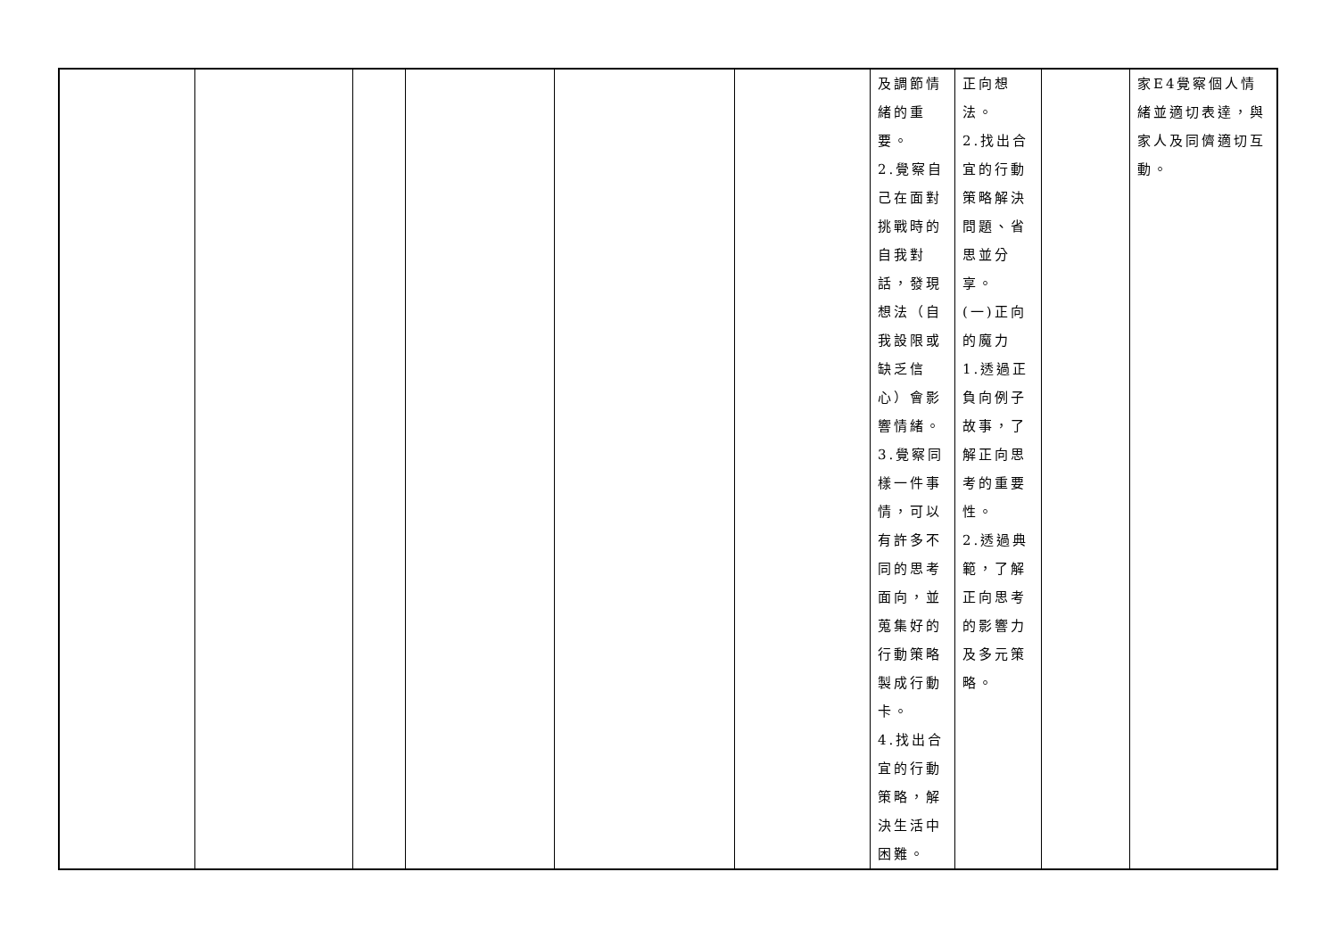| | | | | | | 及調節情緒的重要。 2.覺察自己在面對挑戰時的自我對話，發現想法（自我設限或缺乏信心）會影響情緒。 3.覺察同樣一件事情，可以有許多不同的思考面向，並蒐集好的行動策略製成行動卡。 4.找出合宜的行動策略，解決生活中困難。 | 正向想法。 2.找出合宜的行動策略解決問題、省思並分享。 (一)正向的魔力 1.透過正負向例子故事，了解正向思考的重要性。 2.透過典範，了解正向思考的影響力及多元策略。 | | 家E4覺察個人情緒並適切表達，與家人及同儕適切互動。 |